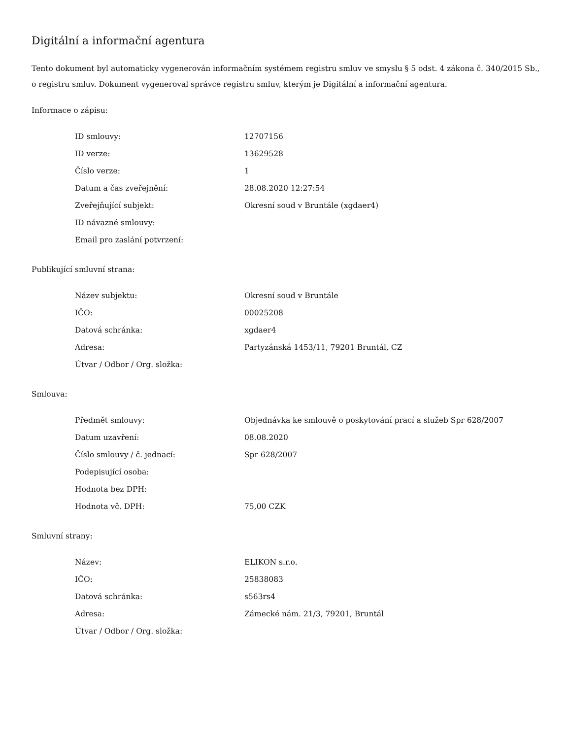Digitální a informační agentura
Tento dokument byl automaticky vygenerován informačním systémem registru smluv ve smyslu § 5 odst. 4 zákona č. 340/2015 Sb., o registru smluv. Dokument vygeneroval správce registru smluv, kterým je Digitální a informační agentura.
Informace o zápisu:
| ID smlouvy: | 12707156 |
| ID verze: | 13629528 |
| Číslo verze: | 1 |
| Datum a čas zveřejnění: | 28.08.2020 12:27:54 |
| Zveřejňující subjekt: | Okresní soud v Bruntále (xgdaer4) |
| ID návazné smlouvy: | |
| Email pro zaslání potvrzení: | |
Publikující smluvní strana:
| Název subjektu: | Okresní soud v Bruntále |
| IČO: | 00025208 |
| Datová schránka: | xgdaer4 |
| Adresa: | Partyzánská 1453/11, 79201 Bruntál, CZ |
| Útvar / Odbor / Org. složka: | |
Smlouva:
| Předmět smlouvy: | Objednávka ke smlouvě o poskytování prací a služeb Spr 628/2007 |
| Datum uzavření: | 08.08.2020 |
| Číslo smlouvy / č. jednací: | Spr 628/2007 |
| Podepisující osoba: | |
| Hodnota bez DPH: | |
| Hodnota vč. DPH: | 75,00 CZK |
Smluvní strany:
| Název: | ELIKON s.r.o. |
| IČO: | 25838083 |
| Datová schránka: | s563rs4 |
| Adresa: | Zámecké nám. 21/3, 79201, Bruntál |
| Útvar / Odbor / Org. složka: | |